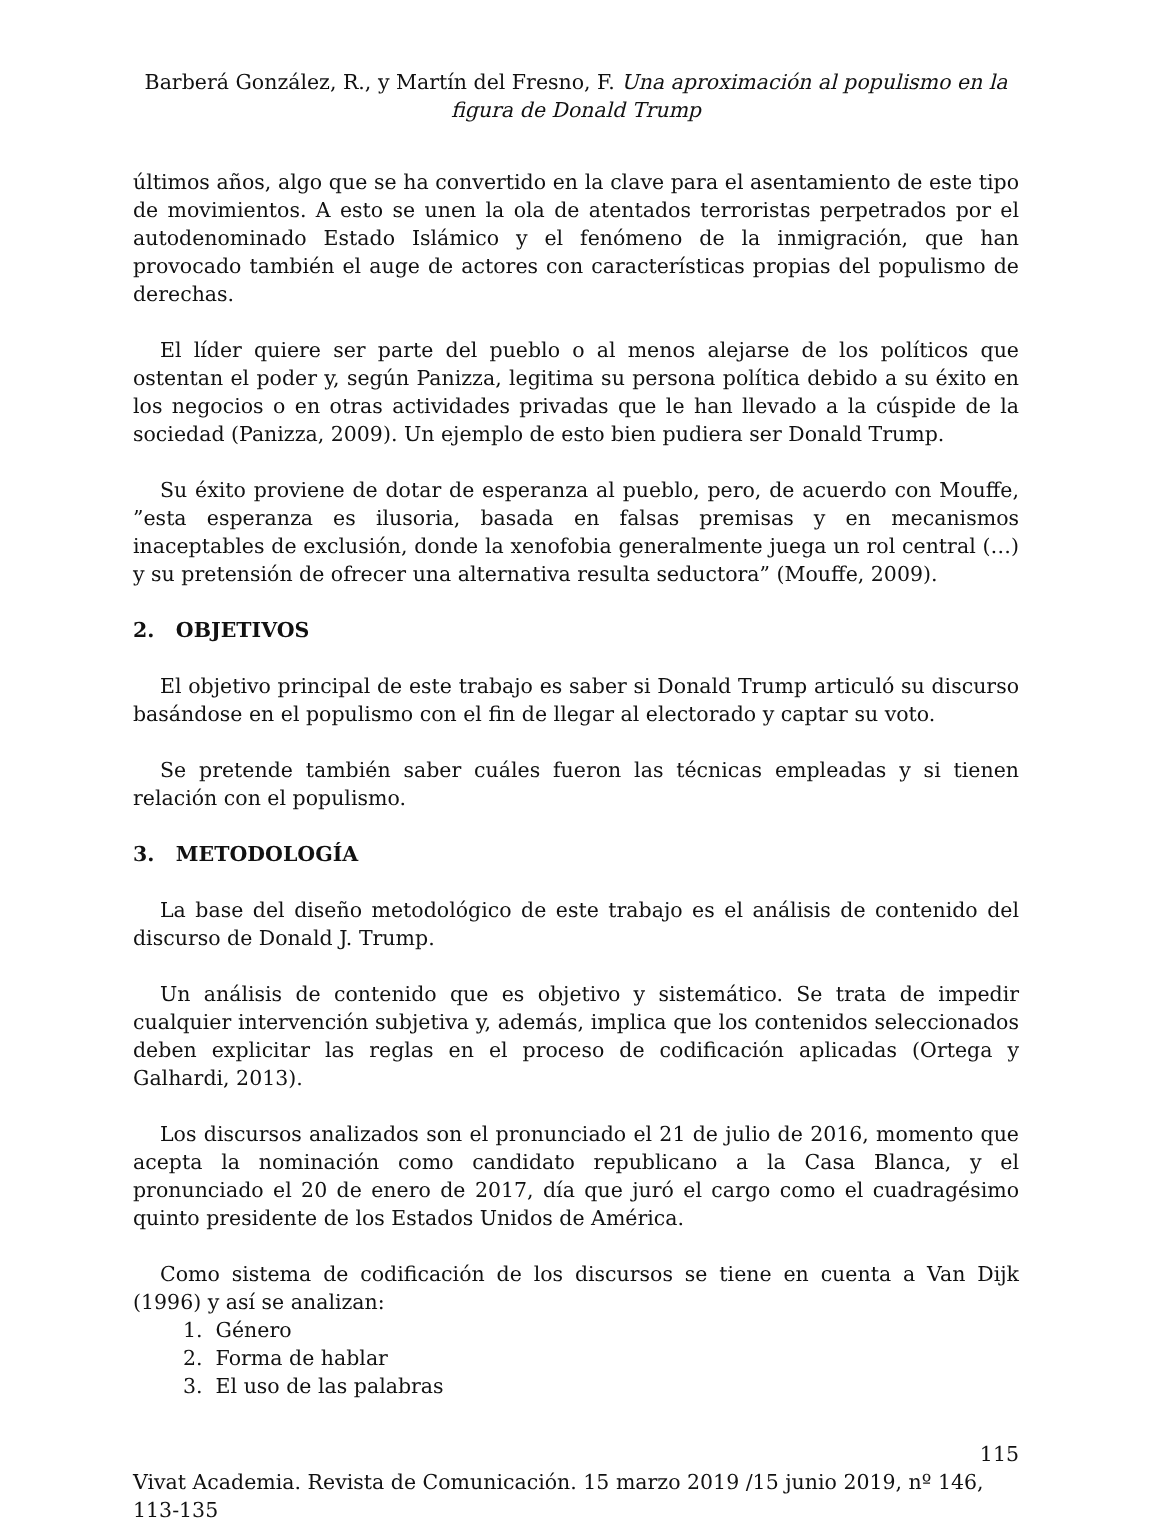Barberá González, R., y Martín del Fresno, F. Una aproximación al populismo en la figura de Donald Trump
últimos años, algo que se ha convertido en la clave para el asentamiento de este tipo de movimientos. A esto se unen la ola de atentados terroristas perpetrados por el autodenominado Estado Islámico y el fenómeno de la inmigración, que han provocado también el auge de actores con características propias del populismo de derechas.
El líder quiere ser parte del pueblo o al menos alejarse de los políticos que ostentan el poder y, según Panizza, legitima su persona política debido a su éxito en los negocios o en otras actividades privadas que le han llevado a la cúspide de la sociedad (Panizza, 2009). Un ejemplo de esto bien pudiera ser Donald Trump.
Su éxito proviene de dotar de esperanza al pueblo, pero, de acuerdo con Mouffe, ”esta esperanza es ilusoria, basada en falsas premisas y en mecanismos inaceptables de exclusión, donde la xenofobia generalmente juega un rol central (…) y su pretensión de ofrecer una alternativa resulta seductora” (Mouffe, 2009).
2. OBJETIVOS
El objetivo principal de este trabajo es saber si Donald Trump articuló su discurso basándose en el populismo con el fin de llegar al electorado y captar su voto.
Se pretende también saber cuáles fueron las técnicas empleadas y si tienen relación con el populismo.
3. METODOLOGÍA
La base del diseño metodológico de este trabajo es el análisis de contenido del discurso de Donald J. Trump.
Un análisis de contenido que es objetivo y sistemático. Se trata de impedir cualquier intervención subjetiva y, además, implica que los contenidos seleccionados deben explicitar las reglas en el proceso de codificación aplicadas (Ortega y Galhardi, 2013).
Los discursos analizados son el pronunciado el 21 de julio de 2016, momento que acepta la nominación como candidato republicano a la Casa Blanca, y el pronunciado el 20 de enero de 2017, día que juró el cargo como el cuadragésimo quinto presidente de los Estados Unidos de América.
Como sistema de codificación de los discursos se tiene en cuenta a Van Dijk (1996) y así se analizan:
1. Género
2. Forma de hablar
3. El uso de las palabras
115
Vivat Academia. Revista de Comunicación. 15 marzo 2019 /15 junio 2019, nº 146, 113-135